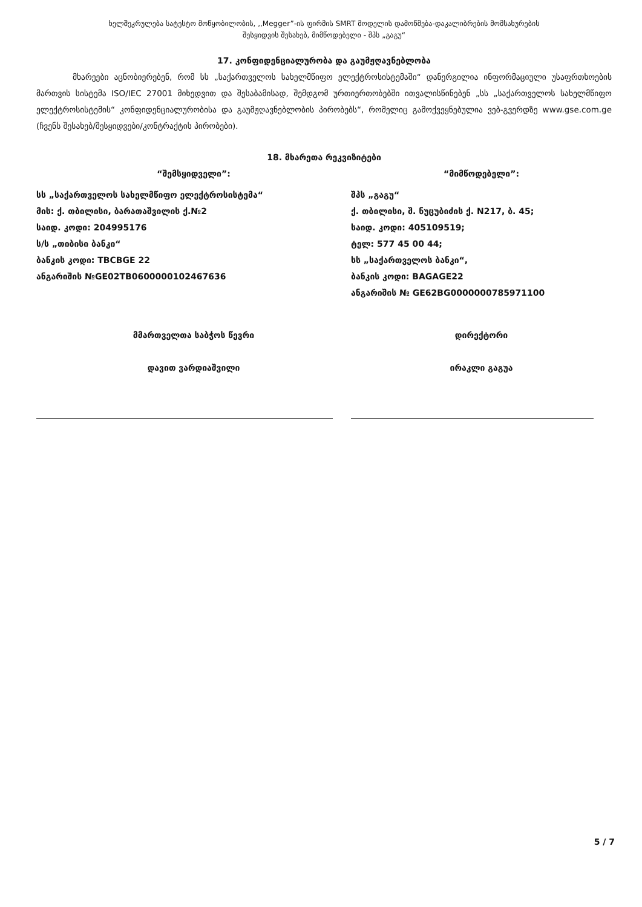ხელშეკრულება სატესტო მოწყობილობის, ,,Megger”-ის ფირმის SMRT მოდელის დამოწმება-დაკალიბრების მომსახურების
შესყიდვის შესახებ, მიმწოდებელი - შპს „გაგუ“
17. კონფიდენციალურობა და გაუმჟღავნებლობა
მხარეები აცნობიერებენ, რომ სს „საქართველოს სახელმწიფო ელექტროსისტემაში“ დანერგილია ინფორმაციული უსაფრთხოების მართვის სისტემა ISO/IEC 27001 მიხედვით და შესაბამისად, შემდგომ ურთიერთობებში ითვალისწინებენ „სს „საქართველოს სახელმწიფო ელექტროსისტემის“ კონფიდენციალურობისა და გაუმჟღავნებლობის პირობებს“, რომელიც გამოქვეყნებულია ვებ-გვერდზე www.gse.com.ge (ჩვენს შესახებ/შესყიდვები/კონტრაქტის პირობები).
18. მხარეთა რეკვიზიტები
“შემსყიდველი”:
სს „საქართველოს სახელმწიფო ელექტროსისტემა“
მის: ქ. თბილისი, ბარათაშვილის ქ.№2
საიდ. კოდი: 204995176
ს/ს „თიბისი ბანკი“
ბანკის კოდი: TBCBGE 22
ანგარიშის №GE02TB0600000102467636
მმართველთა საბჭოს წევრი
დავით ვარდიაშვილი
“მიმწოდებელი”:
შპს „გაგუ“
ქ. თბილისი, შ. ნუცუბიძის ქ. N217, ბ. 45;
საიდ. კოდი: 405109519;
ტელ: 577 45 00 44;
სს „საქართველოს ბანკი“,
ბანკის კოდი: BAGAGE22
ანგარიშის № GE62BG0000000785971100
დირექტორი
ირაკლი გაგუა
5 / 7